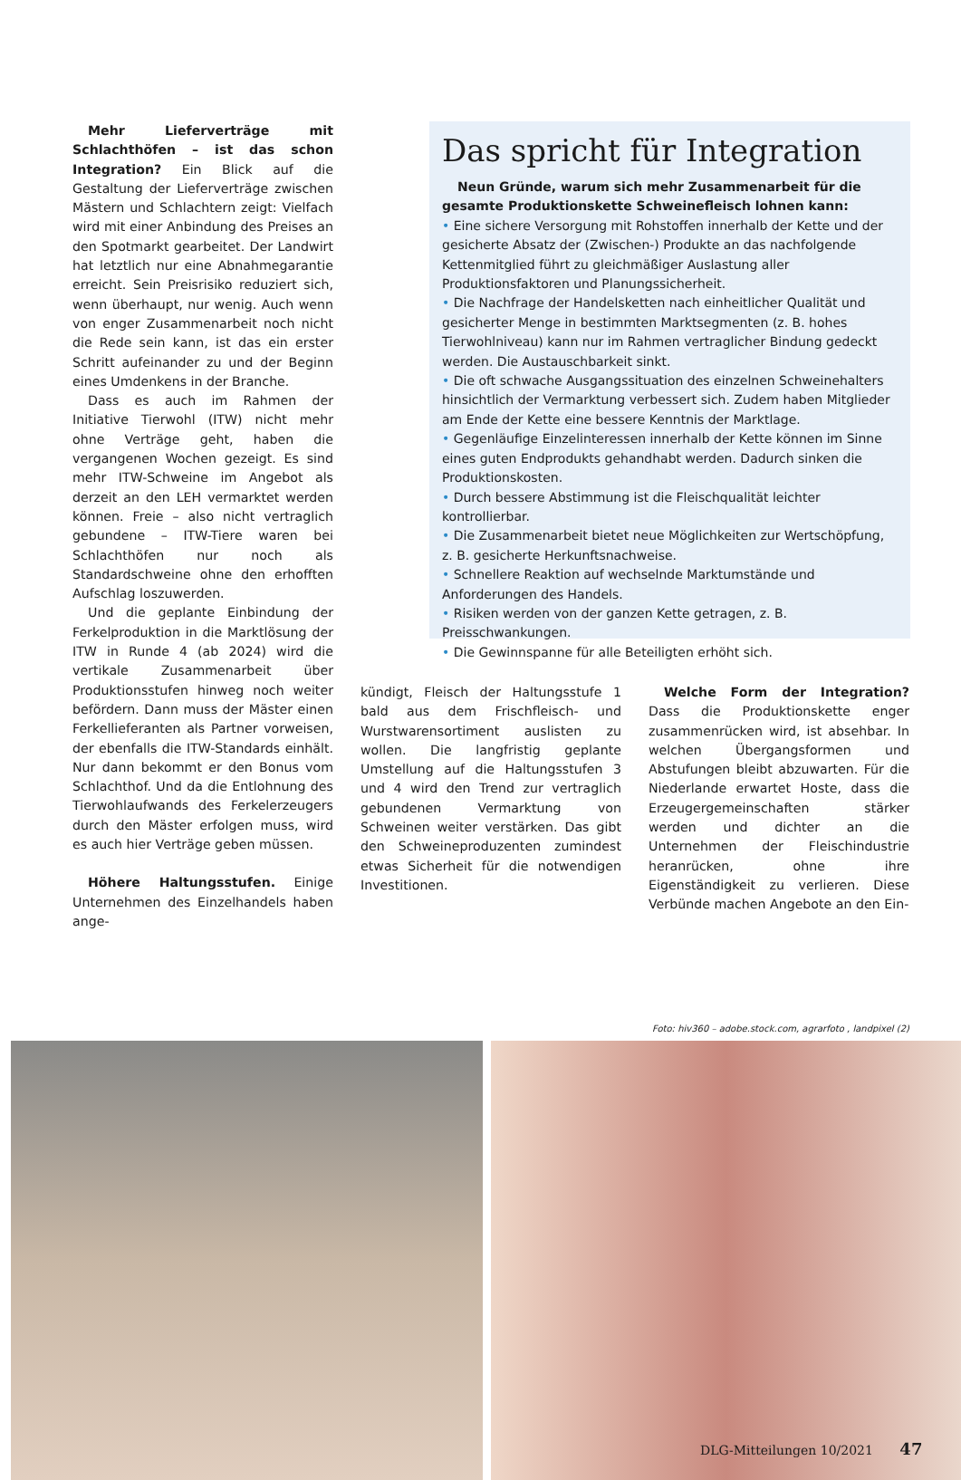Mehr Lieferverträge mit Schlachthöfen – ist das schon Integration? Ein Blick auf die Gestaltung der Lieferverträge zwischen Mästern und Schlachtern zeigt: Vielfach wird mit einer Anbindung des Preises an den Spotmarkt gearbeitet. Der Landwirt hat letztlich nur eine Abnahmegarantie erreicht. Sein Preisrisiko reduziert sich, wenn überhaupt, nur wenig. Auch wenn von enger Zusammenarbeit noch nicht die Rede sein kann, ist das ein erster Schritt aufeinander zu und der Beginn eines Umdenkens in der Branche.
Dass es auch im Rahmen der Initiative Tierwohl (ITW) nicht mehr ohne Verträge geht, haben die vergangenen Wochen gezeigt. Es sind mehr ITW-Schweine im Angebot als derzeit an den LEH vermarktet werden können. Freie – also nicht vertraglich gebundene – ITW-Tiere waren bei Schlachthöfen nur noch als Standardschweine ohne den erhofften Aufschlag loszuwerden.
Und die geplante Einbindung der Ferkelproduktion in die Marktlösung der ITW in Runde 4 (ab 2024) wird die vertikale Zusammenarbeit über Produktionsstufen hinweg noch weiter befördern. Dann muss der Mäster einen Ferkellieferanten als Partner vorweisen, der ebenfalls die ITW-Standards einhält. Nur dann bekommt er den Bonus vom Schlachthof. Und da die Entlohnung des Tierwohlaufwands des Ferkelerzeugers durch den Mäster erfolgen muss, wird es auch hier Verträge geben müssen.
Höhere Haltungsstufen. Einige Unternehmen des Einzelhandels haben ange-
Das spricht für Integration
Neun Gründe, warum sich mehr Zusammenarbeit für die gesamte Produktionskette Schweinefleisch lohnen kann:
• Eine sichere Versorgung mit Rohstoffen innerhalb der Kette und der gesicherte Absatz der (Zwischen-) Produkte an das nachfolgende Kettenmitglied führt zu gleichmäßiger Auslastung aller Produktionsfaktoren und Planungssicherheit.
• Die Nachfrage der Handelsketten nach einheitlicher Qualität und gesicherter Menge in bestimmten Marktsegmenten (z. B. hohes Tierwohlniveau) kann nur im Rahmen vertraglicher Bindung gedeckt werden. Die Austauschbarkeit sinkt.
• Die oft schwache Ausgangssituation des einzelnen Schweinehalters hinsichtlich der Vermarktung verbessert sich. Zudem haben Mitglieder am Ende der Kette eine bessere Kenntnis der Marktlage.
• Gegenläufige Einzelinteressen innerhalb der Kette können im Sinne eines guten Endprodukts gehandhabt werden. Dadurch sinken die Produktionskosten.
• Durch bessere Abstimmung ist die Fleischqualität leichter kontrollierbar.
• Die Zusammenarbeit bietet neue Möglichkeiten zur Wertschöpfung, z. B. gesicherte Herkunftsnachweise.
• Schnellere Reaktion auf wechselnde Marktumstände und Anforderungen des Handels.
• Risiken werden von der ganzen Kette getragen, z. B. Preisschwankungen.
• Die Gewinnspanne für alle Beteiligten erhöht sich.
kündigt, Fleisch der Haltungsstufe 1 bald aus dem Frischfleisch- und Wurstwarensortiment auslisten zu wollen. Die langfristig geplante Umstellung auf die Haltungsstufen 3 und 4 wird den Trend zur vertraglich gebundenen Vermarktung von Schweinen weiter verstärken. Das gibt den Schweineproduzenten zumindest etwas Sicherheit für die notwendigen Investitionen.
Welche Form der Integration? Dass die Produktionskette enger zusammenrücken wird, ist absehbar. In welchen Übergangsformen und Abstufungen bleibt abzuwarten. Für die Niederlande erwartet Hoste, dass die Erzeugergemeinschaften stärker werden und dichter an die Unternehmen der Fleischindustrie heranrücken, ohne ihre Eigenständigkeit zu verlieren. Diese Verbünde machen Angebote an den Ein-
Foto: hiv360 – adobe.stock.com, agrarfoto , landpixel (2)
DLG-Mitteilungen 10/2021 47